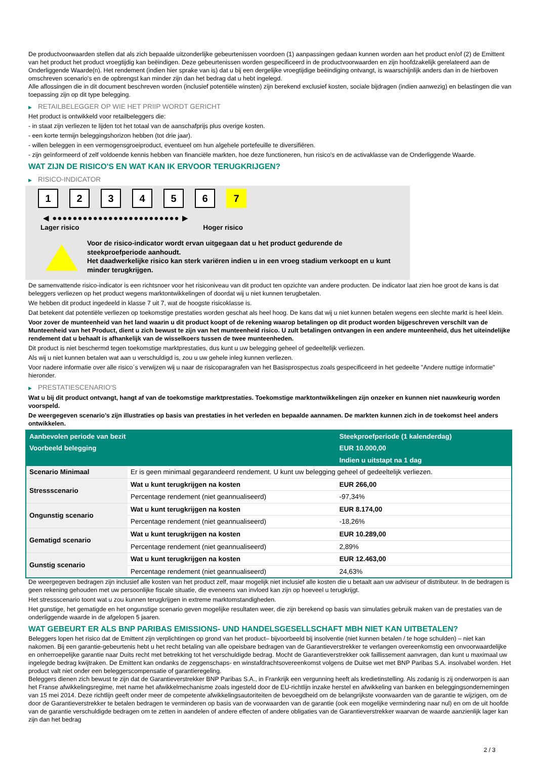De productvoorwaarden stellen dat als zich bepaalde uitzonderlijke gebeurtenissen voordoen (1) aanpassingen gedaan kunnen worden aan het product en/of (2) de Emittent van het product het product vroegtijdig kan beëindigen. Deze gebeurtenissen worden gespecificeerd in de productvoorwaarden en zijn hoofdzakelijk gerelateerd aan de Onderliggende Waarde(n). Het rendement (indien hier sprake van is) dat u bij een dergelijke vroegtijdige beëindiging ontvangt, is waarschijnlijk anders dan in de hierboven omschreven scenario's en de opbrengst kan minder zijn dan het bedrag dat u hebt ingelegd.
Alle aflossingen die in dit document beschreven worden (inclusief potentiële winsten) zijn berekend exclusief kosten, sociale bijdragen (indien aanwezig) en belastingen die van toepassing zijn op dit type belegging.
▶ RETAILBELEGGER OP WIE HET PRIIP WORDT GERICHT
Het product is ontwikkeld voor retailbeleggers die:
- in staat zijn verliezen te lijden tot het totaal van de aanschafprijs plus overige kosten.
- een korte termijn beleggingshorizon hebben (tot drie jaar).
- willen beleggen in een vermogensgroeiproduct, eventueel om hun algehele portefeuille te diversifiëren.
- zijn geïnformeerd of zelf voldoende kennis hebben van financiële markten, hoe deze functioneren, hun risico's en de activaklasse van de Onderliggende Waarde.
WAT ZIJN DE RISICO'S EN WAT KAN IK ERVOOR TERUGKRIJGEN?
▶ RISICO-INDICATOR
1 2 3 4 5 6 7
◀ ●●●●●●●●●●●●●●●●●●●●●●●●● ▶
Lager risico Hoger risico
Voor de risico-indicator wordt ervan uitgegaan dat u het product gedurende de steekproefperiode aanhoudt.
Het daadwerkelijke risico kan sterk variëren indien u in een vroeg stadium verkoopt en u kunt minder terugkrijgen.
De samenvattende risico-indicator is een richtsnoer voor het risiconiveau van dit product ten opzichte van andere producten. De indicator laat zien hoe groot de kans is dat beleggers verliezen op het product wegens marktontwikkelingen of doordat wij u niet kunnen terugbetalen.
We hebben dit product ingedeeld in klasse 7 uit 7, wat de hoogste risicoklasse is.
Dat betekent dat potentiële verliezen op toekomstige prestaties worden geschat als heel hoog. De kans dat wij u niet kunnen betalen wegens een slechte markt is heel klein.
Voor zover de munteenheid van het land waarin u dit product koopt of de rekening waarop betalingen op dit product worden bijgeschreven verschilt van de Munteenheid van het Product, dient u zich bewust te zijn van het munteenheid risico. U zult betalingen ontvangen in een andere munteenheid, dus het uiteindelijke rendement dat u behaalt is afhankelijk van de wisselkoers tussen de twee munteenheden.
Dit product is niet beschermd tegen toekomstige marktprestaties, dus kunt u uw belegging geheel of gedeeltelijk verliezen.
Als wij u niet kunnen betalen wat aan u verschuldigd is, zou u uw gehele inleg kunnen verliezen.
Voor nadere informatie over alle risico´s verwijzen wij u naar de risicoparagrafen van het Basisprospectus zoals gespecificeerd in het gedeelte "Andere nuttige informatie" hieronder.
▶ PRESTATIESCENARIO'S
Wat u bij dit product ontvangt, hangt af van de toekomstige marktprestaties. Toekomstige marktontwikkelingen zijn onzeker en kunnen niet nauwkeurig worden voorspeld.
De weergegeven scenario’s zijn illustraties op basis van prestaties in het verleden en bepaalde aannamen. De markten kunnen zich in de toekomst heel anders ontwikkelen.
| Aanbevolen periode van bezit | | Steekproefperiode (1 kalenderdag) |
| --- | --- | --- |
| Voorbeeld belegging | | EUR 10.000,00 |
| | | Indien u uitstapt na 1 dag |
| Scenario Minimaal | Er is geen minimaal gegarandeerd rendement. U kunt uw belegging geheel of gedeeltelijk verliezen. | |
| Stressscenario | Wat u kunt terugkrijgen na kosten | EUR 266,00 |
| | Percentage rendement (niet geannualiseerd) | -97,34% |
| Ongunstig scenario | Wat u kunt terugkrijgen na kosten | EUR 8.174,00 |
| | Percentage rendement (niet geannualiseerd) | -18,26% |
| Gematigd scenario | Wat u kunt terugkrijgen na kosten | EUR 10.289,00 |
| | Percentage rendement (niet geannualiseerd) | 2,89% |
| Gunstig scenario | Wat u kunt terugkrijgen na kosten | EUR 12.463,00 |
| | Percentage rendement (niet geannualiseerd) | 24,63% |
De weergegeven bedragen zijn inclusief alle kosten van het product zelf, maar mogelijk niet inclusief alle kosten die u betaalt aan uw adviseur of distributeur. In de bedragen is geen rekening gehouden met uw persoonlijke fiscale situatie, die eveneens van invloed kan zijn op hoeveel u terugkrijgt.
Het stressscenario toont wat u zou kunnen terugkrijgen in extreme marktomstandigheden.
Het gunstige, het gematigde en het ongunstige scenario geven mogelijke resultaten weer, die zijn berekend op basis van simulaties gebruik maken van de prestaties van de onderliggende waarde in de afgelopen 5 jaaren.
WAT GEBEURT ER ALS BNP PARIBAS EMISSIONS- UND HANDELSGESELLSCHAFT MBH NIET KAN UITBETALEN?
Beleggers lopen het risico dat de Emittent zijn verplichtingen op grond van het product– bijvoorbeeld bij insolventie (niet kunnen betalen / te hoge schulden) – niet kan nakomen. Bij een garantie-gebeurtenis hebt u het recht betaling van alle opeisbare bedragen van de Garantieverstrekker te verlangen overeenkomstig een onvoorwaardelijke en onherroepelijke garantie naar Duits recht met betrekking tot het verschuldigde bedrag. Mocht de Garantieverstrekker ook faillissement aanvragen, dan kunt u maximaal uw ingelegde bedrag kwijtraken. De Emittent kan ondanks de zeggenschaps- en winstafdrachtsovereenkomst volgens de Duitse wet met BNP Paribas S.A. insolvabel worden. Het product valt niet onder een beleggerscompensatie of garantieregeling.
Beleggers dienen zich bewust te zijn dat de Garantieverstrekker BNP Paribas S.A., in Frankrijk een vergunning heeft als kredietinstelling. Als zodanig is zij onderworpen is aan het Franse afwikkelingsregime, met name het afwikkelmechanisme zoals ingesteld door de EU-richtlijn inzake herstel en afwikkeling van banken en beleggingsondernemingen van 15 mei 2014. Deze richtlijn geeft onder meer de competente afwikkelingsautoriteiten de bevoegdheid om de belangrijkste voorwaarden van de garantie te wijzigen, om de door de Garantieverstrekker te betalen bedragen te verminderen op basis van de voorwaarden van de garantie (ook een mogelijke vermindering naar nul) en om de uit hoofde van de garantie verschuldigde bedragen om te zetten in aandelen of andere effecten of andere obligaties van de Garantieverstrekker waarvan de waarde aanzienlijk lager kan zijn dan het bedrag
2 / 3